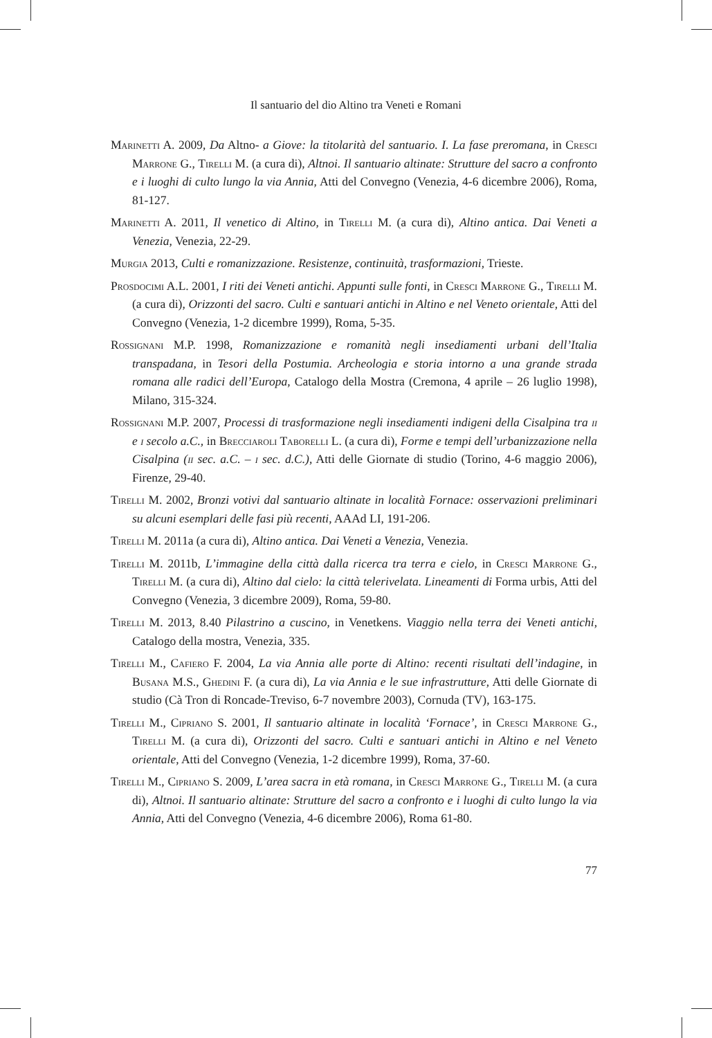Il santuario del dio Altino tra Veneti e Romani
Marinetti A. 2009, Da Altno- a Giove: la titolarità del santuario. I. La fase preromana, in Cresci Marrone G., Tirelli M. (a cura di), Altnoi. Il santuario altinate: Strutture del sacro a confronto e i luoghi di culto lungo la via Annia, Atti del Convegno (Venezia, 4-6 dicembre 2006), Roma, 81-127.
Marinetti A. 2011, Il venetico di Altino, in Tirelli M. (a cura di), Altino antica. Dai Veneti a Venezia, Venezia, 22-29.
Murgia 2013, Culti e romanizzazione. Resistenze, continuità, trasformazioni, Trieste.
Prosdocimi A.L. 2001, I riti dei Veneti antichi. Appunti sulle fonti, in Cresci Marrone G., Tirelli M. (a cura di), Orizzonti del sacro. Culti e santuari antichi in Altino e nel Veneto orientale, Atti del Convegno (Venezia, 1-2 dicembre 1999), Roma, 5-35.
Rossignani M.P. 1998, Romanizzazione e romanità negli insediamenti urbani dell’Italia transpadana, in Tesori della Postumia. Archeologia e storia intorno a una grande strada romana alle radici dell’Europa, Catalogo della Mostra (Cremona, 4 aprile – 26 luglio 1998), Milano, 315-324.
Rossignani M.P. 2007, Processi di trasformazione negli insediamenti indigeni della Cisalpina tra ii e i secolo a.C., in Brecciaroli Taborelli L. (a cura di), Forme e tempi dell’urbanizzazione nella Cisalpina (ii sec. a.C. – i sec. d.C.), Atti delle Giornate di studio (Torino, 4-6 maggio 2006), Firenze, 29-40.
Tirelli M. 2002, Bronzi votivi dal santuario altinate in località Fornace: osservazioni preliminari su alcuni esemplari delle fasi più recenti, AAAd LI, 191-206.
Tirelli M. 2011a (a cura di), Altino antica. Dai Veneti a Venezia, Venezia.
Tirelli M. 2011b, L’immagine della città dalla ricerca tra terra e cielo, in Cresci Marrone G., Tirelli M. (a cura di), Altino dal cielo: la città telerivelata. Lineamenti di Forma urbis, Atti del Convegno (Venezia, 3 dicembre 2009), Roma, 59-80.
Tirelli M. 2013, 8.40 Pilastrino a cuscino, in Venetkens. Viaggio nella terra dei Veneti antichi, Catalogo della mostra, Venezia, 335.
Tirelli M., Cafiero F. 2004, La via Annia alle porte di Altino: recenti risultati dell’indagine, in Busana M.S., Ghedini F. (a cura di), La via Annia e le sue infrastrutture, Atti delle Giornate di studio (Cà Tron di Roncade-Treviso, 6-7 novembre 2003), Cornuda (TV), 163-175.
Tirelli M., Cipriano S. 2001, Il santuario altinate in località ‘Fornace’, in Cresci Marrone G., Tirelli M. (a cura di), Orizzonti del sacro. Culti e santuari antichi in Altino e nel Veneto orientale, Atti del Convegno (Venezia, 1-2 dicembre 1999), Roma, 37-60.
Tirelli M., Cipriano S. 2009, L’area sacra in età romana, in Cresci Marrone G., Tirelli M. (a cura di), Altnoi. Il santuario altinate: Strutture del sacro a confronto e i luoghi di culto lungo la via Annia, Atti del Convegno (Venezia, 4-6 dicembre 2006), Roma 61-80.
77